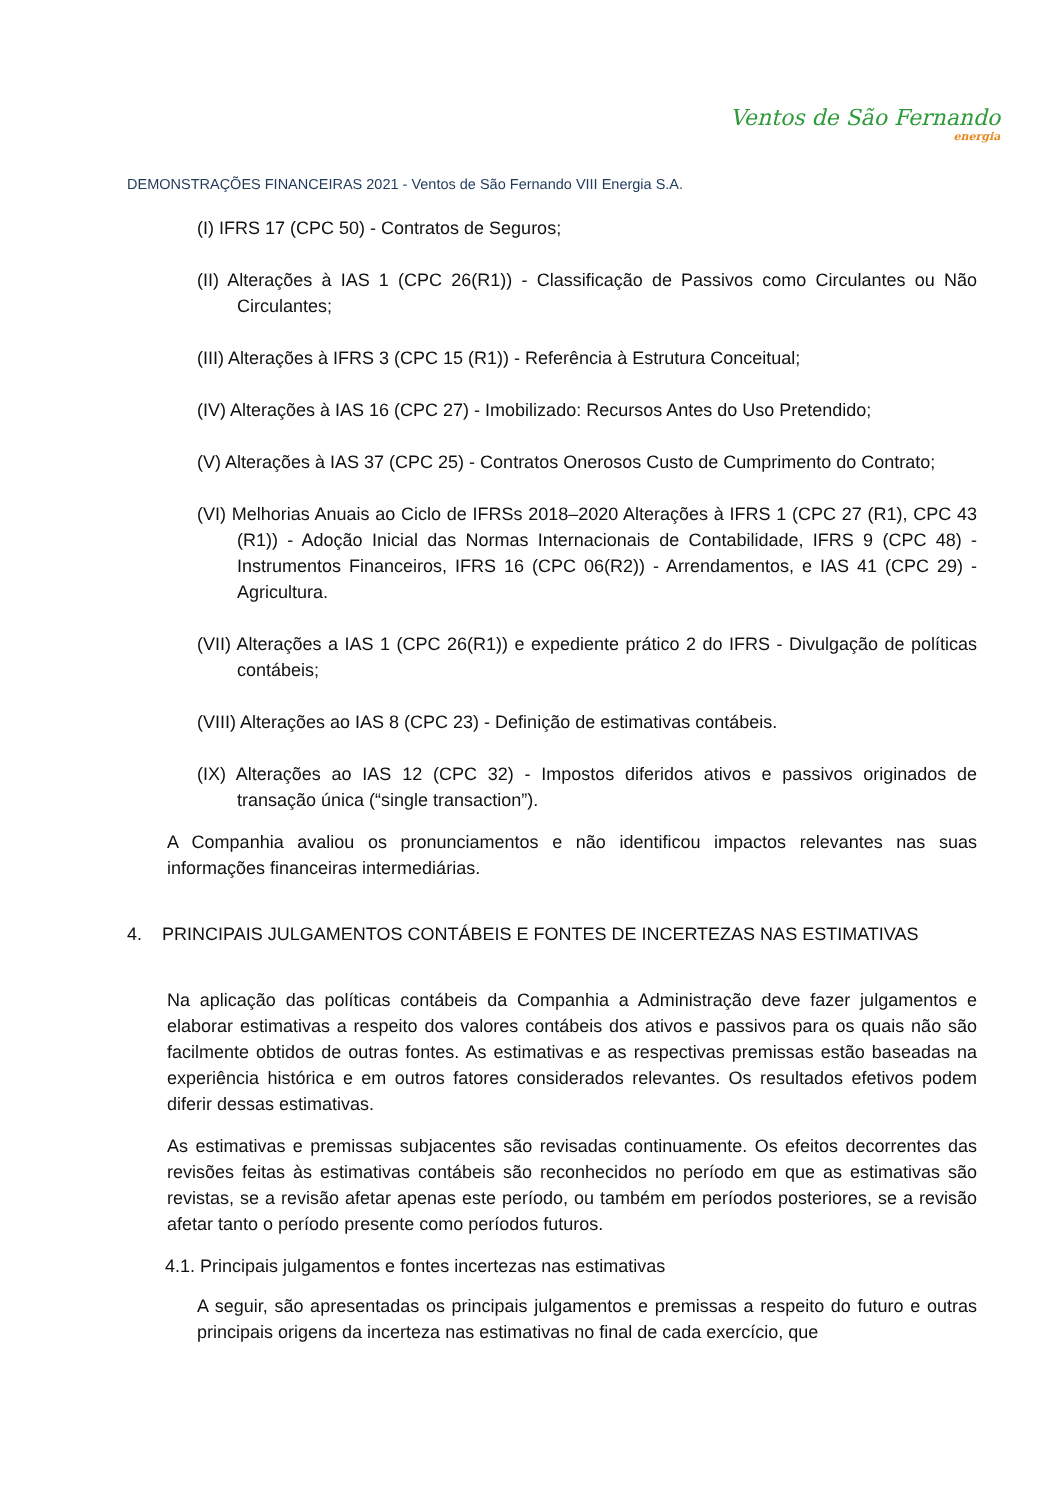Ventos de São Fernando
energia
DEMONSTRAÇÕES FINANCEIRAS 2021 - Ventos de São Fernando VIII Energia S.A.
(I) IFRS 17 (CPC 50) - Contratos de Seguros;
(II) Alterações à IAS 1 (CPC 26(R1)) - Classificação de Passivos como Circulantes ou Não Circulantes;
(III) Alterações à IFRS 3 (CPC 15 (R1)) - Referência à Estrutura Conceitual;
(IV) Alterações à IAS 16 (CPC 27) - Imobilizado: Recursos Antes do Uso Pretendido;
(V) Alterações à IAS 37 (CPC 25) - Contratos Onerosos Custo de Cumprimento do Contrato;
(VI) Melhorias Anuais ao Ciclo de IFRSs 2018–2020 Alterações à IFRS 1 (CPC 27 (R1), CPC 43 (R1)) - Adoção Inicial das Normas Internacionais de Contabilidade, IFRS 9 (CPC 48) - Instrumentos Financeiros, IFRS 16 (CPC 06(R2)) - Arrendamentos, e IAS 41 (CPC 29) - Agricultura.
(VII) Alterações a IAS 1 (CPC 26(R1)) e expediente prático 2 do IFRS - Divulgação de políticas contábeis;
(VIII) Alterações ao IAS 8 (CPC 23) - Definição de estimativas contábeis.
(IX) Alterações ao IAS 12 (CPC 32) - Impostos diferidos ativos e passivos originados de transação única (“single transaction”).
A Companhia avaliou os pronunciamentos e não identificou impactos relevantes nas suas informações financeiras intermediárias.
4. PRINCIPAIS JULGAMENTOS CONTÁBEIS E FONTES DE INCERTEZAS NAS ESTIMATIVAS
Na aplicação das políticas contábeis da Companhia a Administração deve fazer julgamentos e elaborar estimativas a respeito dos valores contábeis dos ativos e passivos para os quais não são facilmente obtidos de outras fontes. As estimativas e as respectivas premissas estão baseadas na experiência histórica e em outros fatores considerados relevantes. Os resultados efetivos podem diferir dessas estimativas.
As estimativas e premissas subjacentes são revisadas continuamente. Os efeitos decorrentes das revisões feitas às estimativas contábeis são reconhecidos no período em que as estimativas são revistas, se a revisão afetar apenas este período, ou também em períodos posteriores, se a revisão afetar tanto o período presente como períodos futuros.
4.1. Principais julgamentos e fontes incertezas nas estimativas
A seguir, são apresentadas os principais julgamentos e premissas a respeito do futuro e outras principais origens da incerteza nas estimativas no final de cada exercício, que